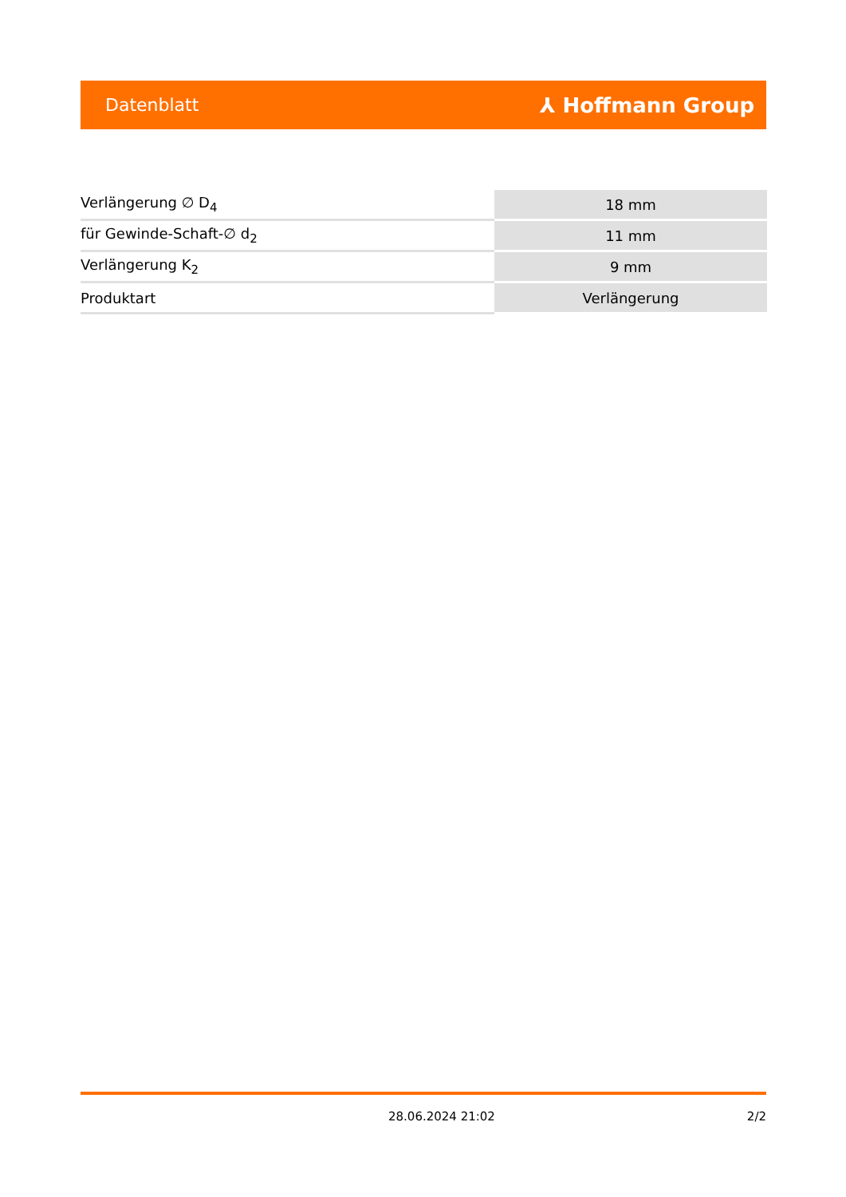Datenblatt ⅄ Hoffmann Group
| Verlängerung ∅ D<sub>4</sub> | 18 mm |
| für Gewinde-Schaft-∅ d<sub>2</sub> | 11 mm |
| Verlängerung K<sub>2</sub> | 9 mm |
| Produktart | Verlängerung |
28.06.2024 21:02 2/2